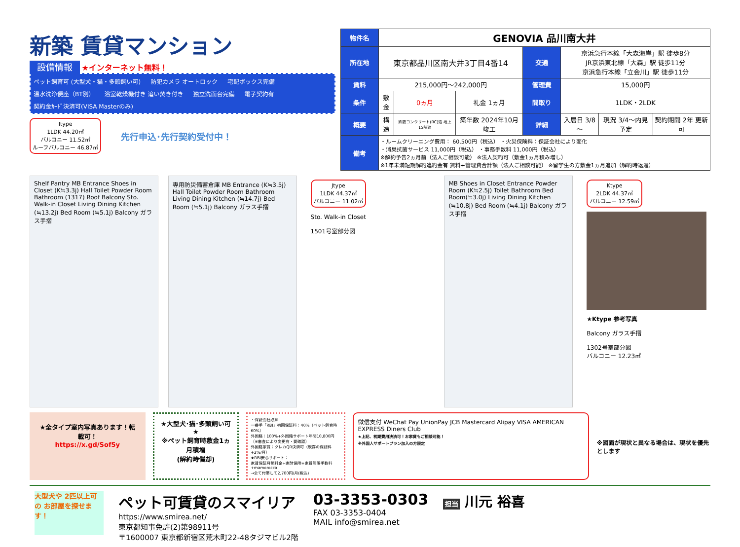新築 賃貸マンション
設備情報 ★インターネット無料！
ペット飼育可 (大型犬・猫・多頭飼い可) 防犯カメラ オートロック 宅配ボックス完備 温水洗浄便座（BT別） 浴室乾燥機付き 追い焚き付き 独立洗面台完備 電子契約有 契約金ｶｰﾄﾞ決済可(VISA Masterのみ)
Itype
1LDK 44.20㎡
バルコニー 11.52㎡
ルーフバルコニー 46.87㎡
先行申込･先行契約受付中！
| 物件名 | GENOVIA 品川南大井 | | | | | | |
| 所在地 | 東京都品川区南大井3丁目4番14 | | | 交通 | 京浜急行本線「大森海岸」駅 徒歩8分 JR京浜東北線「大森」駅 徒歩11分 京浜急行本線「立会川」駅 徒歩11分 | | |
| 賃料 | 215,000円～242,000円 | | | 管理費 | 15,000円 | | |
| 条件 | 敷金 | 0ヵ月 | 礼金 1ヵ月 | 間取り | 1LDK・2LDK | | |
| 概要 | 構造 | 鉄筋コンクリート(RC)造 地上15階建 | 築年数 2024年10月竣工 | 詳細 | 入居日 3/8～ | 現況 3/4～内見予定 | 契約期間 2年 更新 可 |
| 備考 | ・ルームクリーニング費用： 60,500円（税込） ・火災保険料：保証会社により変化 ・消臭抗菌サービス 11,000円（税込） ・事務手数料 11,000円（税込） ※解約予告2ヵ月前（法人ご相談可能） ※法人契約可（敷金1ヵ月積み増し） ※1年未満短期解約違約金有 賃料+管理費合計額（法人ご相談可能） ※留学生の方敷金1ヵ月追加（解約時返還） | | | | | | |
Shelf Pantry MB Entrance Shoes in Closet (K≒3.3j) Hall Toilet Powder Room Bathroom (1317) Roof Balcony Sto. Walk-in Closet Living Dining Kitchen (≒13.2j) Bed Room (≒5.1j) Balcony ガラス手摺
専用防災備蓄倉庫 MB Entrance (K≒3.5j) Hall Toilet Powder Room Bathroom Living Dining Kitchen (≒14.7j) Bed Room (≒5.1j) Balcony ガラス手摺
Jtype
1LDK 44.37㎡
バルコニー 11.02㎡
Sto. Walk-in Closet
1501号室部分図
MB Shoes in Closet Entrance Powder Room (K≒2.5j) Toilet Bathroom Bed Room(≒3.0j) Living Dining Kitchen (≒10.8j) Bed Room (≒4.1j) Balcony ガラス手摺
Ktype
2LDK 44.37㎡
バルコニー 12.59㎡
★Ktype 参考写真
Balcony ガラス手摺
1302号室部分図
バルコニー 12.23㎡
★全タイプ室内写真あります！転載可！
https://x.gd/Sof5y
★大型犬･猫･多頭飼い可★
※ペット飼育時敷金1ヵ月積増
(解約時償却)
・保証会社必須
一番手「RBI」初回保証料：40%（ペット飼育時60%）
外国籍：100%+外国籍サポート年間10,800円
（※審査により変更有・要確認）
外国籍家賃：クレカQR決済可（既存の保証料+2%/月）
★RBI安心サポート：
家賃保証月額料金+家財保険+家賃引落手数料+mamorocca
→全て付帯して2,700円/月(税込)
微信支付 WeChat Pay UnionPay JCB Mastercard Alipay VISA AMERICAN EXPRESS Diners Club
★上記、初期費用決済可！お家賃もご相談可能！
※外国人サポートプラン加入の方限定
※図面が現状と異なる場合は、現状を優先とします
大型犬や 2匹以上可の お部屋を探せます！
ペット可賃貸のスマイリア
https://www.smirea.net/
東京都知事免許(2)第98911号
〒1600007 東京都新宿区荒木町22-48タジマビル2階
03-3353-0303
FAX 03-3353-0404
MAIL info@smirea.net
担当 川元 裕喜